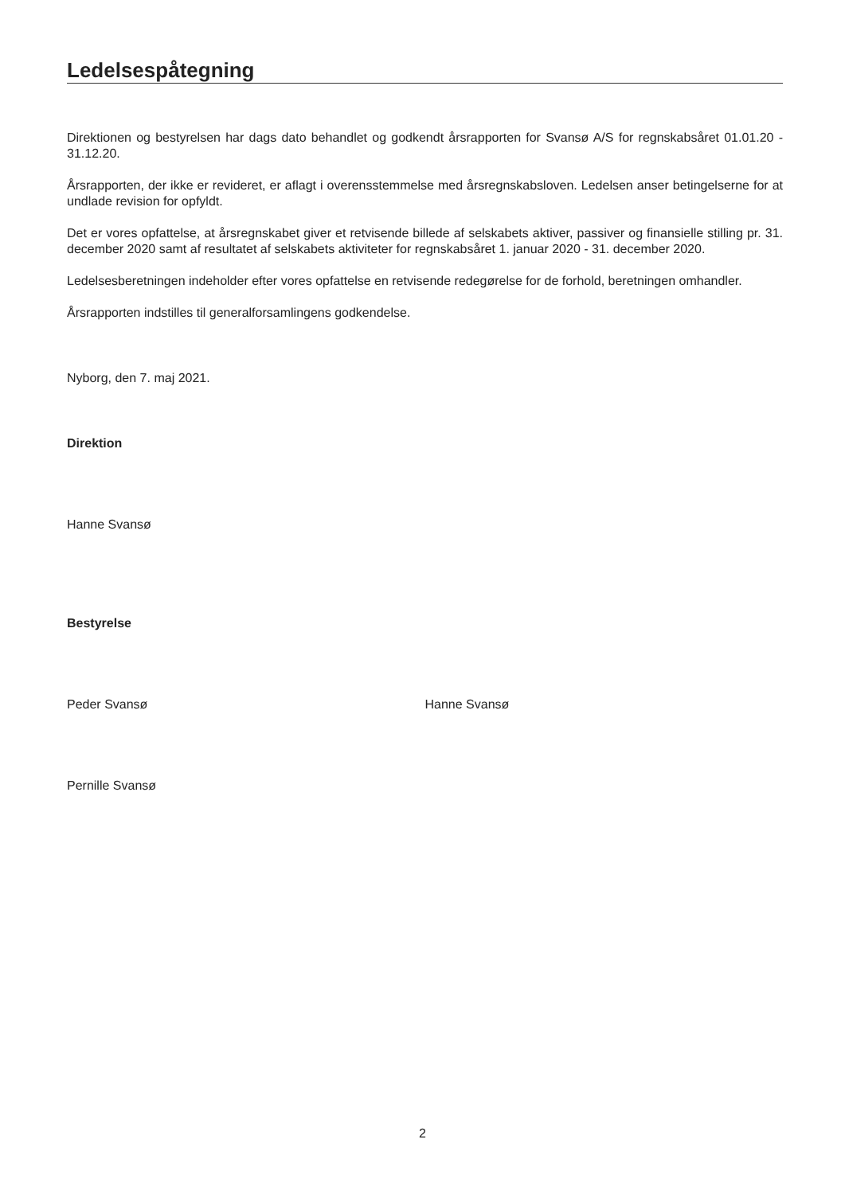Ledelsespåtegning
Direktionen og bestyrelsen har dags dato behandlet og godkendt årsrapporten for Svansø A/S for regnskabsåret 01.01.20 - 31.12.20.
Årsrapporten, der ikke er revideret, er aflagt i overensstemmelse med årsregnskabsloven. Ledelsen anser betingelserne for at undlade revision for opfyldt.
Det er vores opfattelse, at årsregnskabet giver et retvisende billede af selskabets aktiver, passiver og finansielle stilling pr. 31. december 2020 samt af resultatet af selskabets aktiviteter for regnskabsåret 1. januar 2020 - 31. december 2020.
Ledelsesberetningen indeholder efter vores opfattelse en retvisende redegørelse for de forhold, beretningen omhandler.
Årsrapporten indstilles til generalforsamlingens godkendelse.
Nyborg, den 7. maj 2021.
Direktion
Hanne Svansø
Bestyrelse
Peder Svansø Hanne Svansø
Pernille Svansø
2